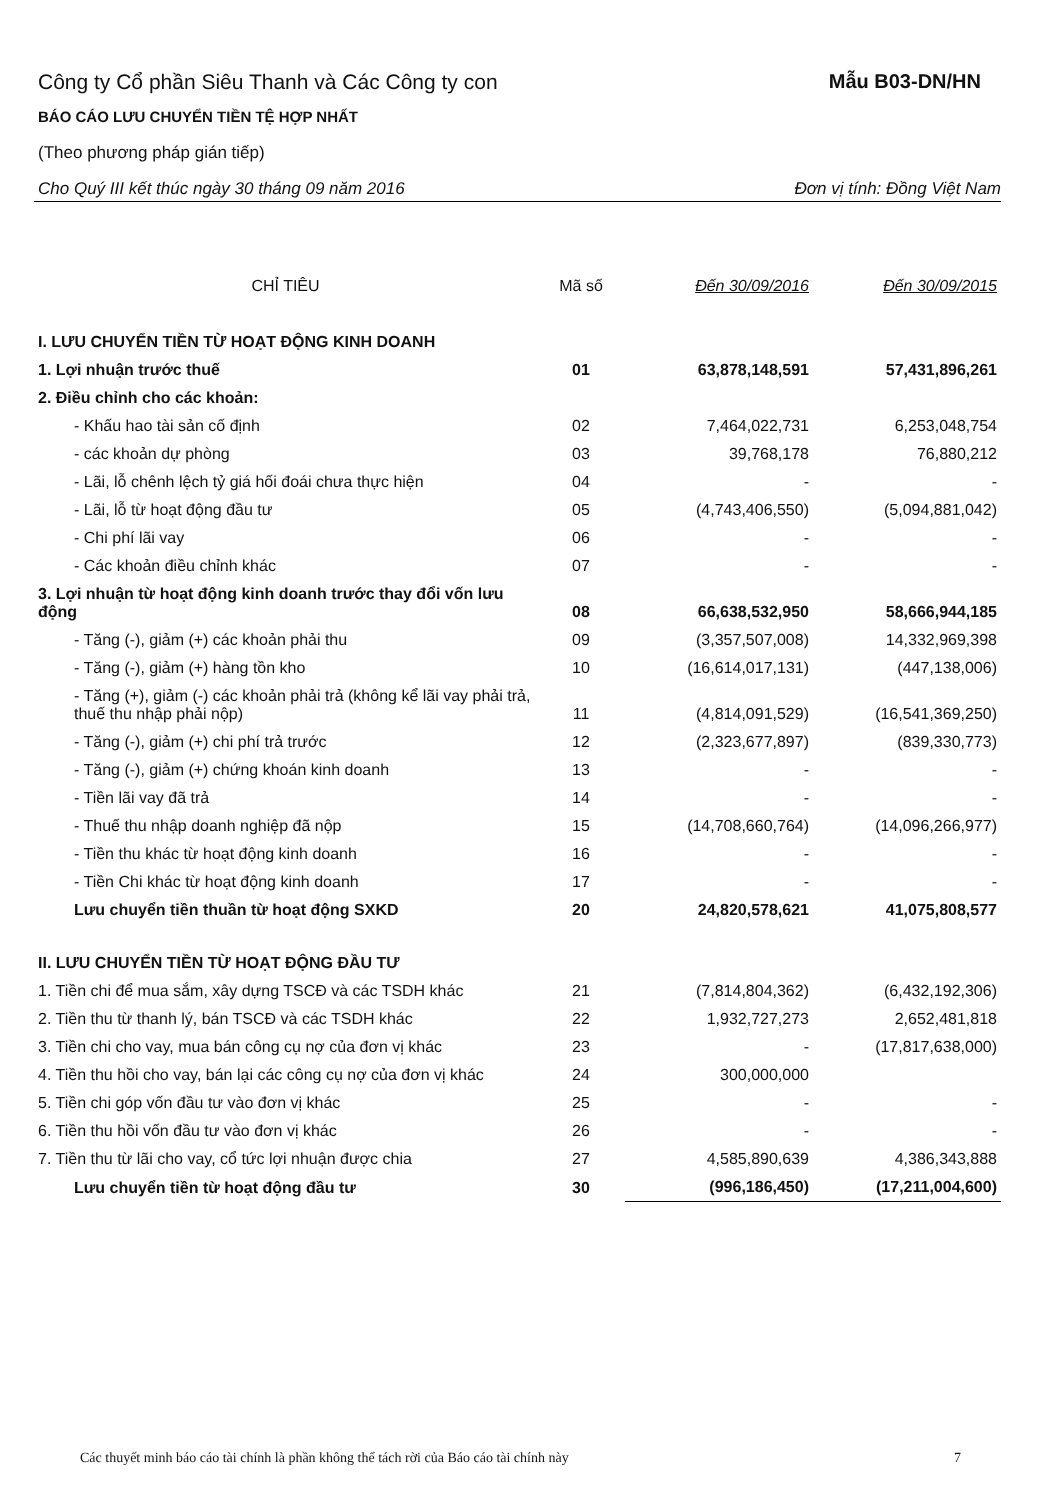Công ty Cổ phần Siêu Thanh và Các Công ty con
Mẫu B03-DN/HN
BÁO CÁO LƯU CHUYỂN TIỀN TỆ HỢP NHẤT
(Theo phương pháp gián tiếp)
Cho Quý III kết thúc ngày 30 tháng 09 năm 2016 Đơn vị tính: Đồng Việt Nam
| CHỈ TIÊU | Mã số | Đến 30/09/2016 | Đến 30/09/2015 |
| --- | --- | --- | --- |
| I. LƯU CHUYỂN TIỀN TỪ HOẠT ĐỘNG KINH DOANH | | | |
| 1. Lợi nhuận trước thuế | 01 | 63,878,148,591 | 57,431,896,261 |
| 2. Điều chỉnh cho các khoản: | | | |
| - Khấu hao tài sản cố định | 02 | 7,464,022,731 | 6,253,048,754 |
| - các khoản dự phòng | 03 | 39,768,178 | 76,880,212 |
| - Lãi, lỗ chênh lệch tỷ giá hối đoái chưa thực hiện | 04 | - | - |
| - Lãi, lỗ từ hoạt động đầu tư | 05 | (4,743,406,550) | (5,094,881,042) |
| - Chi phí lãi vay | 06 | - | - |
| - Các khoản điều chỉnh khác | 07 | - | - |
| 3. Lợi nhuận từ hoạt động kinh doanh trước thay đổi vốn lưu động | 08 | 66,638,532,950 | 58,666,944,185 |
| - Tăng (-), giảm (+) các khoản phải thu | 09 | (3,357,507,008) | 14,332,969,398 |
| - Tăng (-), giảm (+) hàng tồn kho | 10 | (16,614,017,131) | (447,138,006) |
| - Tăng (+), giảm (-) các khoản phải trả (không kể lãi vay phải trả, thuế thu nhập phải nộp) | 11 | (4,814,091,529) | (16,541,369,250) |
| - Tăng (-), giảm (+) chi phí trả trước | 12 | (2,323,677,897) | (839,330,773) |
| - Tăng (-), giảm (+) chứng khoán kinh doanh | 13 | - | - |
| - Tiền lãi vay đã trả | 14 | - | - |
| - Thuế thu nhập doanh nghiệp đã nộp | 15 | (14,708,660,764) | (14,096,266,977) |
| - Tiền thu khác từ hoạt động kinh doanh | 16 | - | - |
| - Tiền Chi khác từ hoạt động kinh doanh | 17 | - | - |
| Lưu chuyển tiền thuần từ hoạt động SXKD | 20 | 24,820,578,621 | 41,075,808,577 |
| II. LƯU CHUYỂN TIỀN TỪ HOẠT ĐỘNG ĐẦU TƯ | | | |
| 1. Tiền chi để mua sắm, xây dựng TSCĐ và các TSDH khác | 21 | (7,814,804,362) | (6,432,192,306) |
| 2. Tiền thu từ thanh lý, bán TSCĐ và các TSDH khác | 22 | 1,932,727,273 | 2,652,481,818 |
| 3. Tiền chi cho vay, mua bán công cụ nợ của đơn vị khác | 23 | - | (17,817,638,000) |
| 4. Tiền thu hồi cho vay, bán lại các công cụ nợ của đơn vị khác | 24 | 300,000,000 | |
| 5. Tiền chi góp vốn đầu tư vào đơn vị khác | 25 | - | - |
| 6. Tiền thu hồi vốn đầu tư vào đơn vị khác | 26 | - | - |
| 7. Tiền thu từ lãi cho vay, cổ tức lợi nhuận được chia | 27 | 4,585,890,639 | 4,386,343,888 |
| Lưu chuyển tiền từ hoạt động đầu tư | 30 | (996,186,450) | (17,211,004,600) |
Các thuyết minh báo cáo tài chính là phần không thể tách rời của Báo cáo tài chính này 7